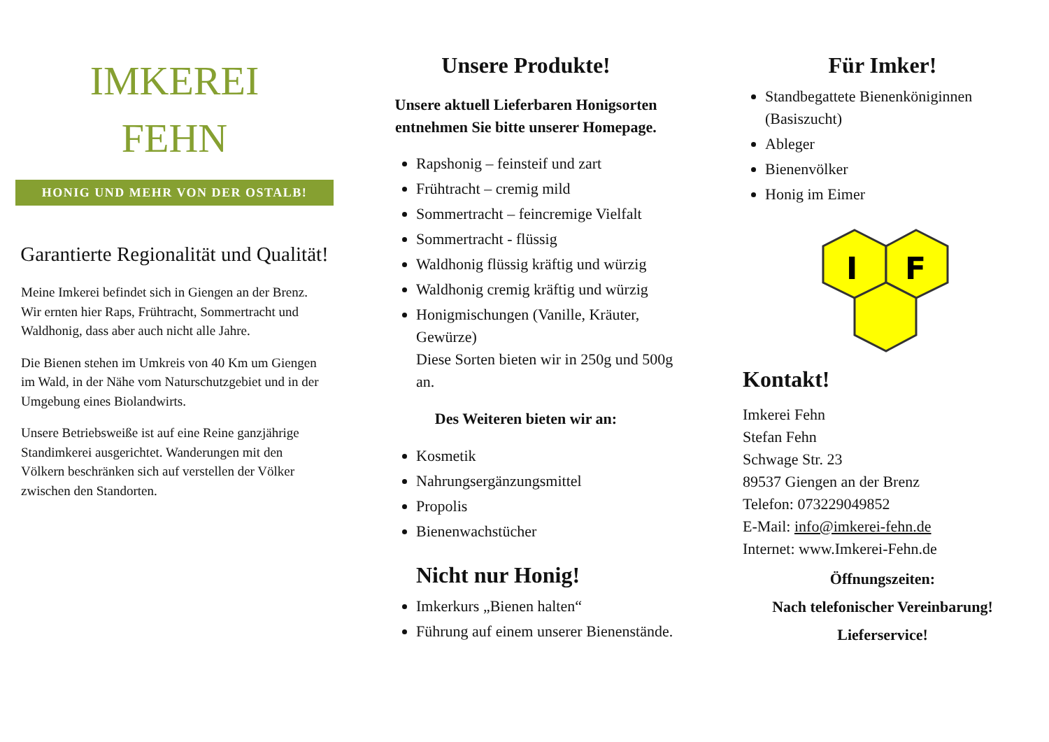IMKEREI
FEHN
HONIG UND MEHR VON DER OSTALB!
Garantierte Regionalität und Qualität!
Meine Imkerei befindet sich in Giengen an der Brenz. Wir ernten hier Raps, Frühtracht, Sommertracht und Waldhonig, dass aber auch nicht alle Jahre.
Die Bienen stehen im Umkreis von 40 Km um Giengen im Wald, in der Nähe vom Naturschutzgebiet und in der Umgebung eines Biolandwirts.
Unsere Betriebsweiße ist auf eine Reine ganzjährige Standimkerei ausgerichtet. Wanderungen mit den Völkern beschränken sich auf verstellen der Völker zwischen den Standorten.
Unsere Produkte!
Unsere aktuell Lieferbaren Honigsorten entnehmen Sie bitte unserer Homepage.
Rapshonig – feinsteif und zart
Frühtracht – cremig mild
Sommertracht – feincremige Vielfalt
Sommertracht - flüssig
Waldhonig flüssig kräftig und würzig
Waldhonig cremig kräftig und würzig
Honigmischungen (Vanille, Kräuter, Gewürze)
Diese Sorten bieten wir in 250g und 500g an.
Des Weiteren bieten wir an:
Kosmetik
Nahrungsergänzungsmittel
Propolis
Bienenwachstücher
Nicht nur Honig!
Imkerkurs „Bienen halten“
Führung auf einem unserer Bienenstände.
Für Imker!
Standbegattete Bienenköniginnen (Basiszucht)
Ableger
Bienenvölker
Honig im Eimer
I
F
Kontakt!
Imkerei Fehn
Stefan Fehn
Schwage Str. 23
89537 Giengen an der Brenz
Telefon: 073229049852
E-Mail: info@imkerei-fehn.de
Internet: www.Imkerei-Fehn.de
Öffnungszeiten:
Nach telefonischer Vereinbarung!
Lieferservice!